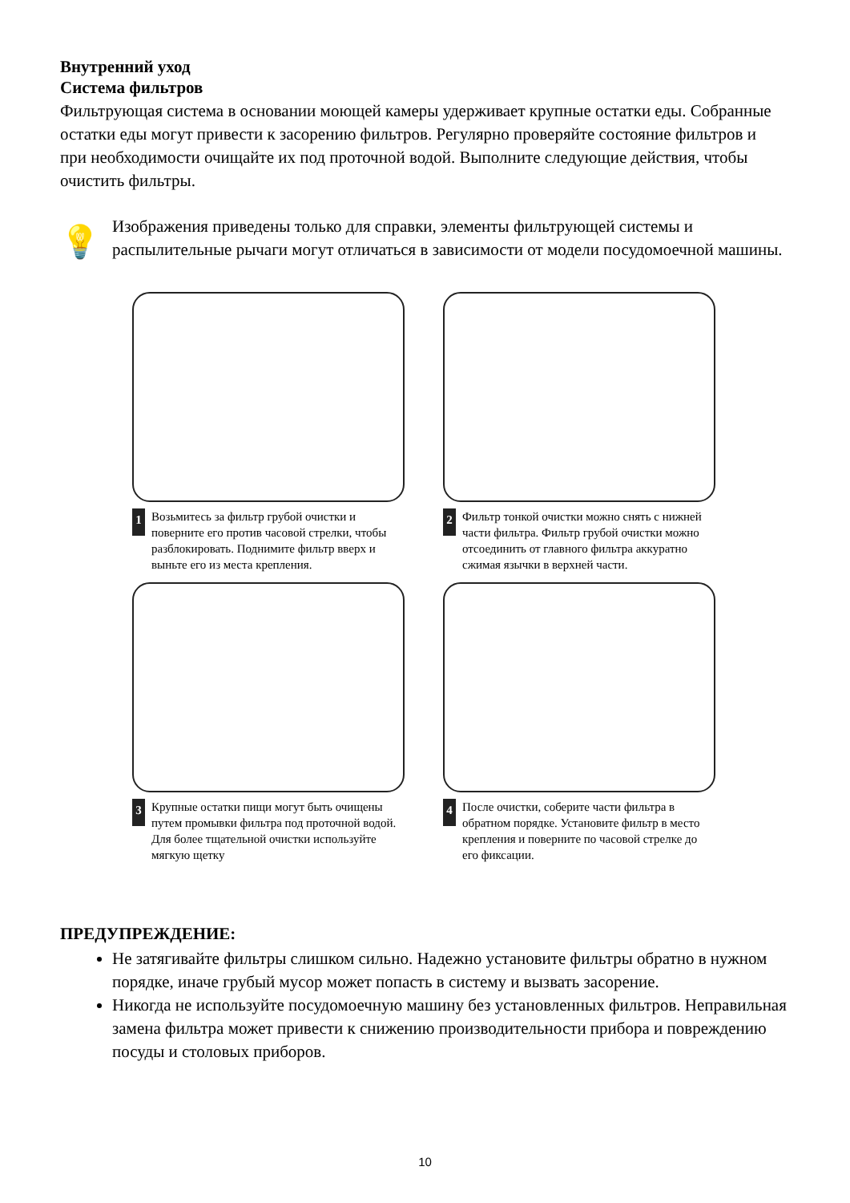Внутренний уход
Система фильтров
Фильтрующая система в основании моющей камеры удерживает крупные остатки еды. Собранные остатки еды могут привести к засорению фильтров. Регулярно проверяйте состояние фильтров и при необходимости очищайте их под проточной водой. Выполните следующие действия, чтобы очистить фильтры.
💡
Изображения приведены только для справки, элементы фильтрующей системы и распылительные рычаги могут отличаться в зависимости от модели посудомоечной машины.
1 Возьмитесь за фильтр грубой очистки и поверните его против часовой стрелки, чтобы разблокировать. Поднимите фильтр вверх и выньте его из места крепления.
2 Фильтр тонкой очистки можно снять с нижней части фильтра. Фильтр грубой очистки можно отсоединить от главного фильтра аккуратно сжимая язычки в верхней части.
3 Крупные остатки пищи могут быть очищены путем промывки фильтра под проточной водой. Для более тщательной очистки используйте мягкую щетку
4 После очистки, соберите части фильтра в обратном порядке. Установите фильтр в место крепления и поверните по часовой стрелке до его фиксации.
ПРЕДУПРЕЖДЕНИЕ:
Не затягивайте фильтры слишком сильно. Надежно установите фильтры обратно в нужном порядке, иначе грубый мусор может попасть в систему и вызвать засорение.
Никогда не используйте посудомоечную машину без установленных фильтров. Неправильная замена фильтра может привести к снижению производительности прибора и повреждению посуды и столовых приборов.
10